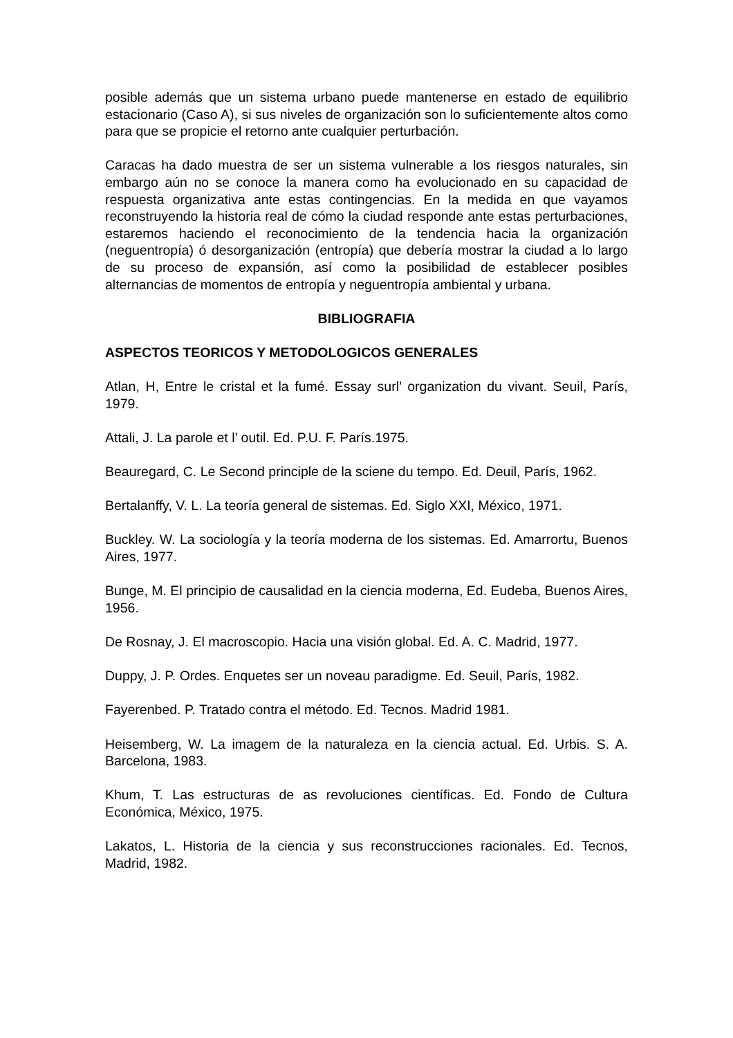posible además que un sistema urbano puede mantenerse en estado de equilibrio estacionario (Caso A), si sus niveles de organización son lo suficientemente altos como para que se propicie el retorno ante cualquier perturbación.
Caracas ha dado muestra de ser un sistema vulnerable a los riesgos naturales, sin embargo aún no se conoce la manera como ha evolucionado en su capacidad de respuesta organizativa ante estas contingencias. En la medida en que vayamos reconstruyendo la historia real de cómo la ciudad responde ante estas perturbaciones, estaremos haciendo el reconocimiento de la tendencia hacia la organización (neguentropía) ó desorganización (entropía) que debería mostrar la ciudad a lo largo de su proceso de expansión, así como la posibilidad de establecer posibles alternancias de momentos de entropía y neguentropía ambiental y urbana.
BIBLIOGRAFIA
ASPECTOS TEORICOS Y METODOLOGICOS GENERALES
Atlan, H, Entre le cristal et la fumé. Essay surl’ organization du vivant. Seuil, París, 1979.
Attali, J. La parole et l’ outil. Ed. P.U. F. París.1975.
Beauregard, C. Le Second principle de la sciene du tempo. Ed. Deuil, París, 1962.
Bertalanffy, V. L. La teoría general de sistemas. Ed. Siglo XXI, México, 1971.
Buckley. W. La sociología y la teoría moderna de los sistemas. Ed. Amarrortu, Buenos Aires, 1977.
Bunge, M. El principio de causalidad en la ciencia moderna, Ed. Eudeba, Buenos Aires, 1956.
De Rosnay, J. El macroscopio. Hacia una visión global. Ed. A. C. Madrid, 1977.
Duppy, J. P. Ordes. Enquetes ser un noveau paradigme. Ed. Seuil, París, 1982.
Fayerenbed. P. Tratado contra el método. Ed. Tecnos. Madrid 1981.
Heisemberg, W. La imagem de la naturaleza en la ciencia actual. Ed. Urbis. S. A. Barcelona, 1983.
Khum, T. Las estructuras de as revoluciones científicas. Ed. Fondo de Cultura Económica, México, 1975.
Lakatos, L. Historia de la ciencia y sus reconstrucciones racionales. Ed. Tecnos, Madrid, 1982.